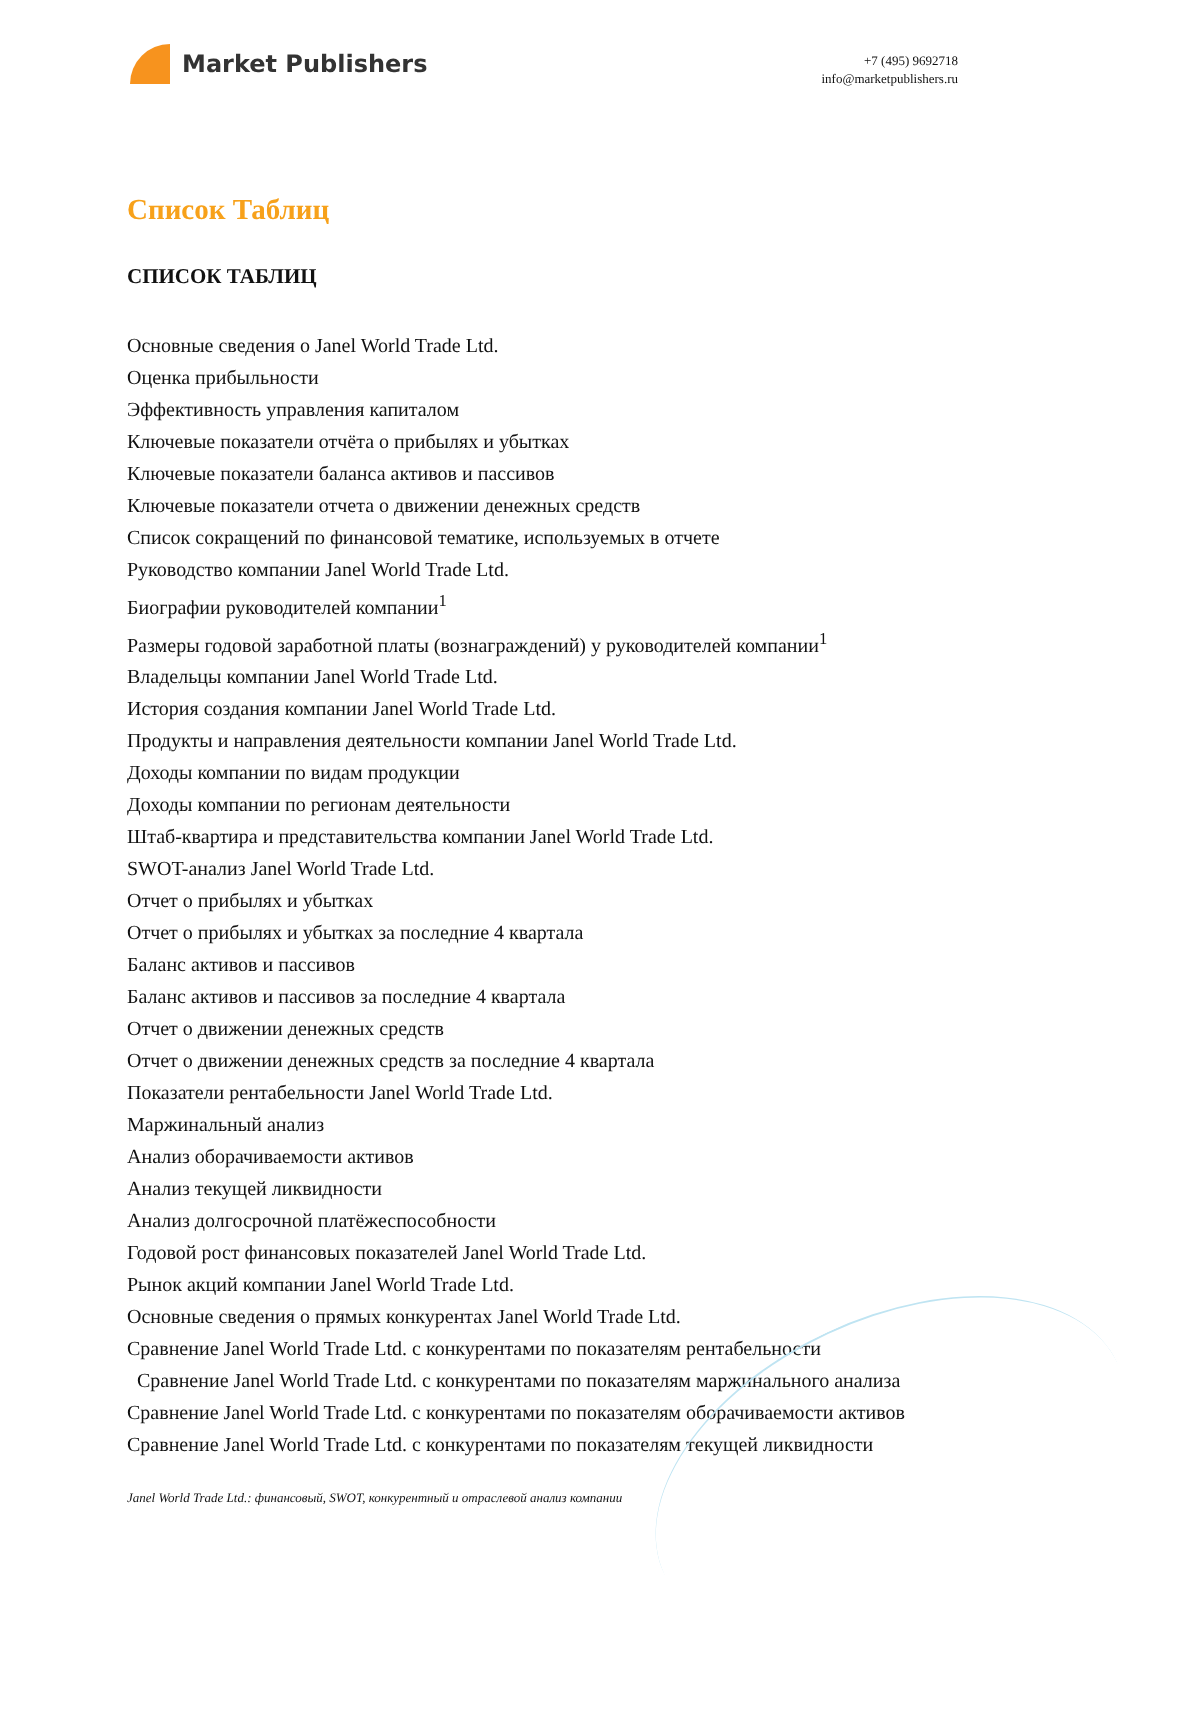Market Publishers
+7 (495) 9692718
info@marketpublishers.ru
Список Таблиц
СПИСОК ТАБЛИЦ
Основные сведения о Janel World Trade Ltd.
Оценка прибыльности
Эффективность управления капиталом
Ключевые показатели отчёта о прибылях и убытках
Ключевые показатели баланса активов и пассивов
Ключевые показатели отчета о движении денежных средств
Список сокращений по финансовой тематике, используемых в отчете
Руководство компании Janel World Trade Ltd.
Биографии руководителей компании<sup>1</sup>
Размеры годовой заработной платы (вознаграждений) у руководителей компании<sup>1</sup>
Владельцы компании Janel World Trade Ltd.
История создания компании Janel World Trade Ltd.
Продукты и направления деятельности компании Janel World Trade Ltd.
Доходы компании по видам продукции
Доходы компании по регионам деятельности
Штаб-квартира и представительства компании Janel World Trade Ltd.
SWOT-анализ Janel World Trade Ltd.
Отчет о прибылях и убытках
Отчет о прибылях и убытках за последние 4 квартала
Баланс активов и пассивов
Баланс активов и пассивов за последние 4 квартала
Отчет о движении денежных средств
Отчет о движении денежных средств за последние 4 квартала
Показатели рентабельности Janel World Trade Ltd.
Маржинальный анализ
Анализ оборачиваемости активов
Анализ текущей ликвидности
Анализ долгосрочной платёжеспособности
Годовой рост финансовых показателей Janel World Trade Ltd.
Рынок акций компании Janel World Trade Ltd.
Основные сведения о прямых конкурентах Janel World Trade Ltd.
Сравнение Janel World Trade Ltd. с конкурентами по показателям рентабельности
Сравнение Janel World Trade Ltd. с конкурентами по показателям маржинального анализа
Сравнение Janel World Trade Ltd. с конкурентами по показателям оборачиваемости активов
Сравнение Janel World Trade Ltd. с конкурентами по показателям текущей ликвидности
Janel World Trade Ltd.: финансовый, SWOT, конкурентный и отраслевой анализ компании